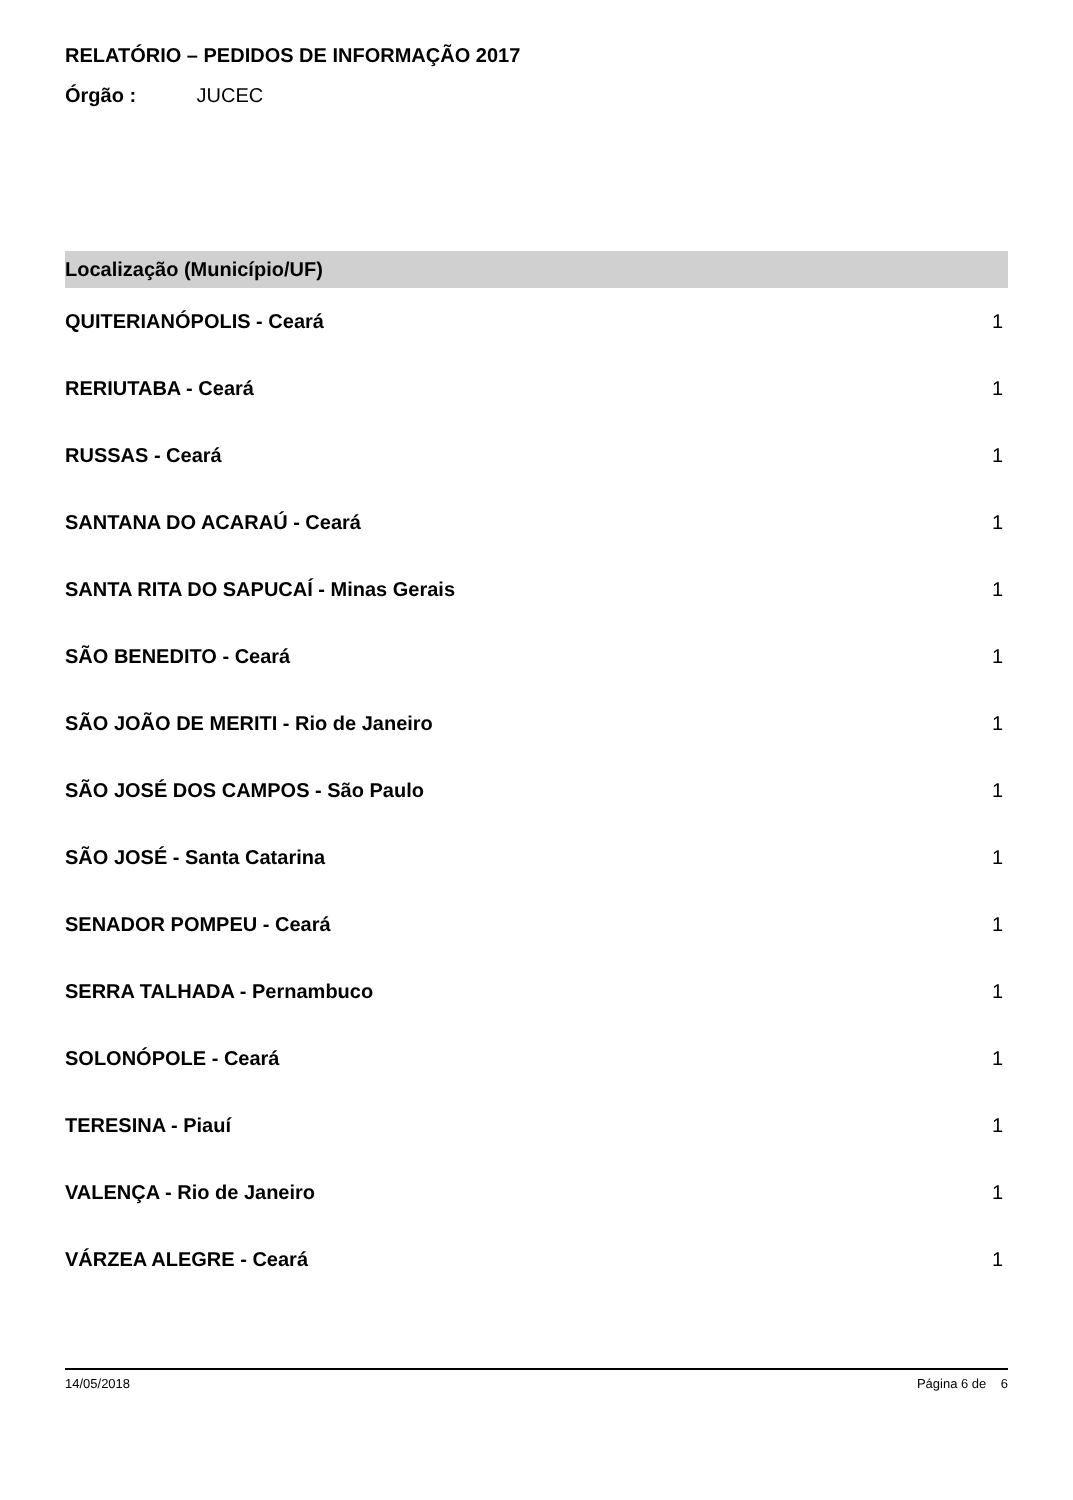RELATÓRIO – PEDIDOS DE INFORMAÇÃO 2017
Órgão : JUCEC
| Localização (Município/UF) | |
| --- | --- |
| QUITERIANÓPOLIS - Ceará | 1 |
| RERIUTABA - Ceará | 1 |
| RUSSAS - Ceará | 1 |
| SANTANA DO ACARAÚ - Ceará | 1 |
| SANTA RITA DO SAPUCAÍ - Minas Gerais | 1 |
| SÃO BENEDITO - Ceará | 1 |
| SÃO JOÃO DE MERITI - Rio de Janeiro | 1 |
| SÃO JOSÉ DOS CAMPOS - São Paulo | 1 |
| SÃO JOSÉ - Santa Catarina | 1 |
| SENADOR POMPEU - Ceará | 1 |
| SERRA TALHADA - Pernambuco | 1 |
| SOLONÓPOLE - Ceará | 1 |
| TERESINA - Piauí | 1 |
| VALENÇA - Rio de Janeiro | 1 |
| VÁRZEA ALEGRE - Ceará | 1 |
14/05/2018 Página 6 de 6